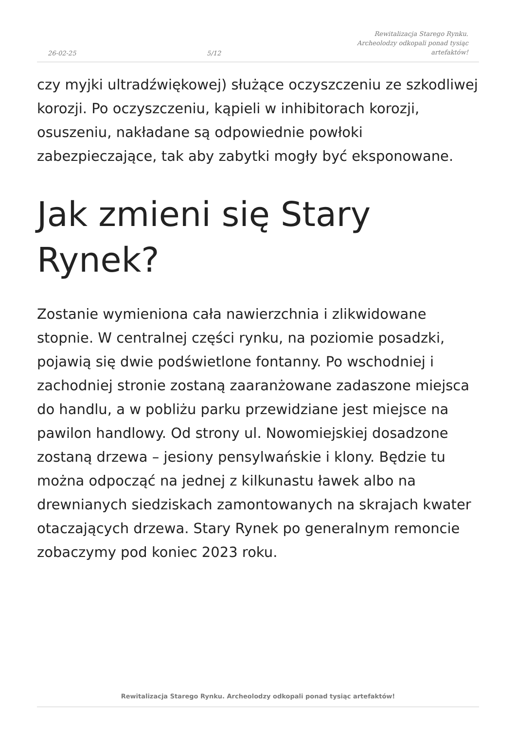26-02-25 5/12 Rewitalizacja Starego Rynku. Archeolodzy odkopali ponad tysiąc artefaktów!
czy myjki ultradźwiękowej) służące oczyszczeniu ze szkodliwej korozji. Po oczyszczeniu, kąpieli w inhibitorach korozji, osuszeniu, nakładane są odpowiednie powłoki zabezpieczające, tak aby zabytki mogły być eksponowane.
Jak zmieni się Stary
Rynek?
Zostanie wymieniona cała nawierzchnia i zlikwidowane stopnie. W centralnej części rynku, na poziomie posadzki, pojawią się dwie podświetlone fontanny. Po wschodniej i zachodniej stronie zostaną zaaranżowane zadaszone miejsca do handlu, a w pobliżu parku przewidziane jest miejsce na pawilon handlowy. Od strony ul. Nowomiejskiej dosadzone zostaną drzewa – jesiony pensylwańskie i klony. Będzie tu można odpocząć na jednej z kilkunastu ławek albo na drewnianych siedziskach zamontowanych na skrajach kwater otaczających drzewa. Stary Rynek po generalnym remoncie zobaczymy pod koniec 2023 roku.
Rewitalizacja Starego Rynku. Archeolodzy odkopali ponad tysiąc artefaktów!